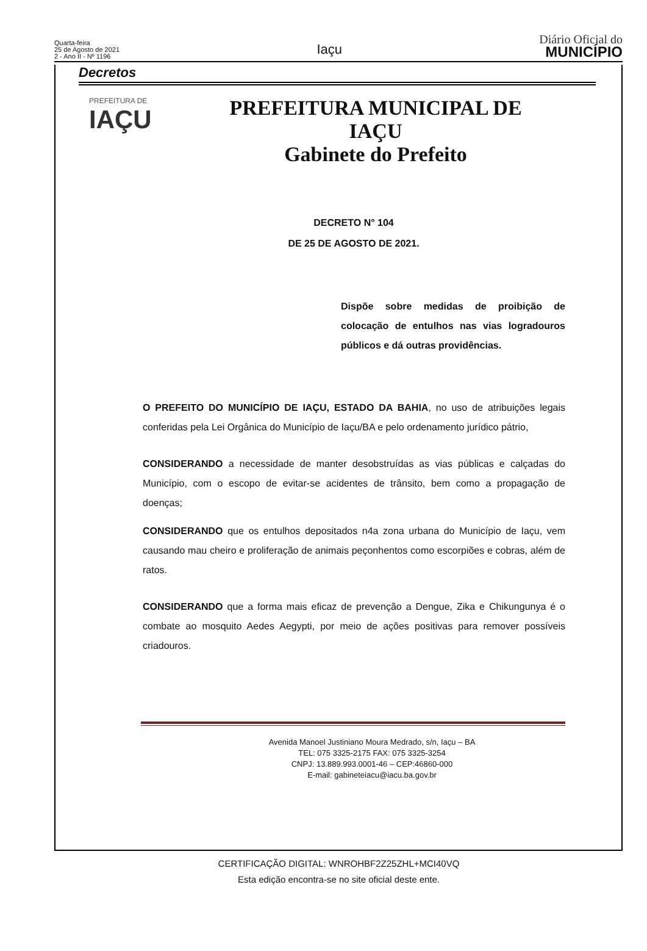Quarta-feira
25 de Agosto de 2021
2 - Ano II - Nº 1196
Iaçu
Diário Oficial do
MUNICÍPIO
Decretos
PREFEITURA DE
IAÇU
PREFEITURA MUNICIPAL DE
IAÇU
Gabinete do Prefeito
DECRETO N° 104
DE 25 DE AGOSTO DE 2021.
Dispõe sobre medidas de proibição de colocação de entulhos nas vias logradouros públicos e dá outras providências.
O PREFEITO DO MUNICÍPIO DE IAÇU, ESTADO DA BAHIA, no uso de atribuições legais conferidas pela Lei Orgânica do Município de Iaçu/BA e pelo ordenamento jurídico pátrio,
CONSIDERANDO a necessidade de manter desobstruídas as vias públicas e calçadas do Município, com o escopo de evitar-se acidentes de trânsito, bem como a propagação de doenças;
CONSIDERANDO que os entulhos depositados n4a zona urbana do Município de Iaçu, vem causando mau cheiro e proliferação de animais peçonhentos como escorpiões e cobras, além de ratos.
CONSIDERANDO que a forma mais eficaz de prevenção a Dengue, Zika e Chikungunya é o combate ao mosquito Aedes Aegypti, por meio de ações positivas para remover possíveis criadouros.
Avenida Manoel Justiniano Moura Medrado, s/n, Iaçu – BA
TEL: 075 3325-2175 FAX: 075 3325-3254
CNPJ: 13.889.993.0001-46 – CEP:46860-000
E-mail: gabineteiacu@iacu.ba.gov.br
CERTIFICAÇÃO DIGITAL: WNROHBF2Z25ZHL+MCI40VQ
Esta edição encontra-se no site oficial deste ente.